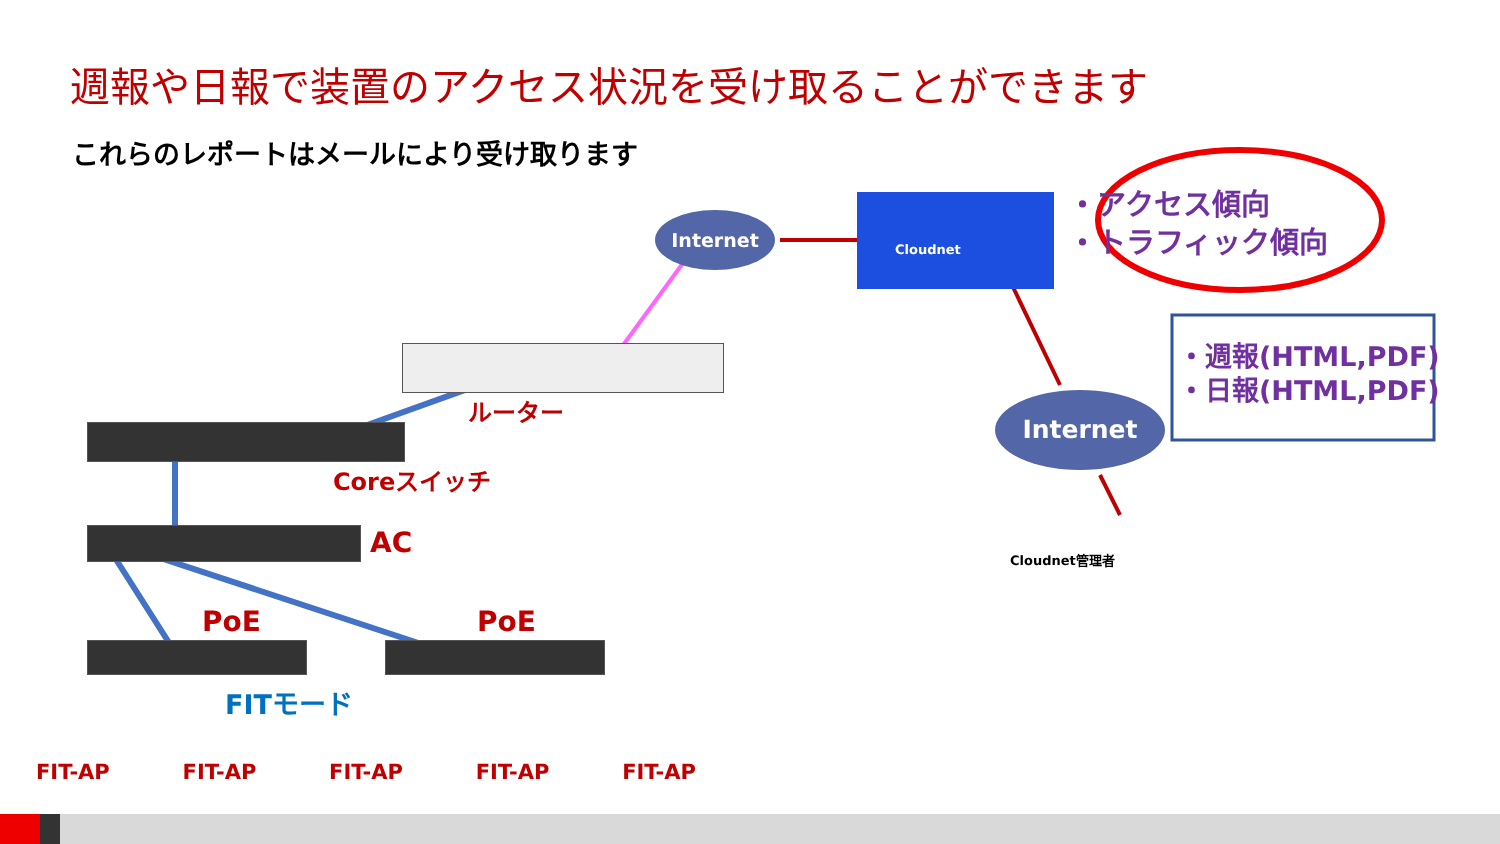週報や日報で装置のアクセス状況を受け取ることができます
これらのレポートはメールにより受け取ります
Internet
Internet
Cloudnet
・アクセス傾向
・トラフィック傾向
・週報(HTML,PDF)
・日報(HTML,PDF)
ルーター
Coreスイッチ
AC
PoE PoE
FITモード
Cloudnet管理者
FIT-AP FIT-AP FIT-AP FIT-AP FIT-AP